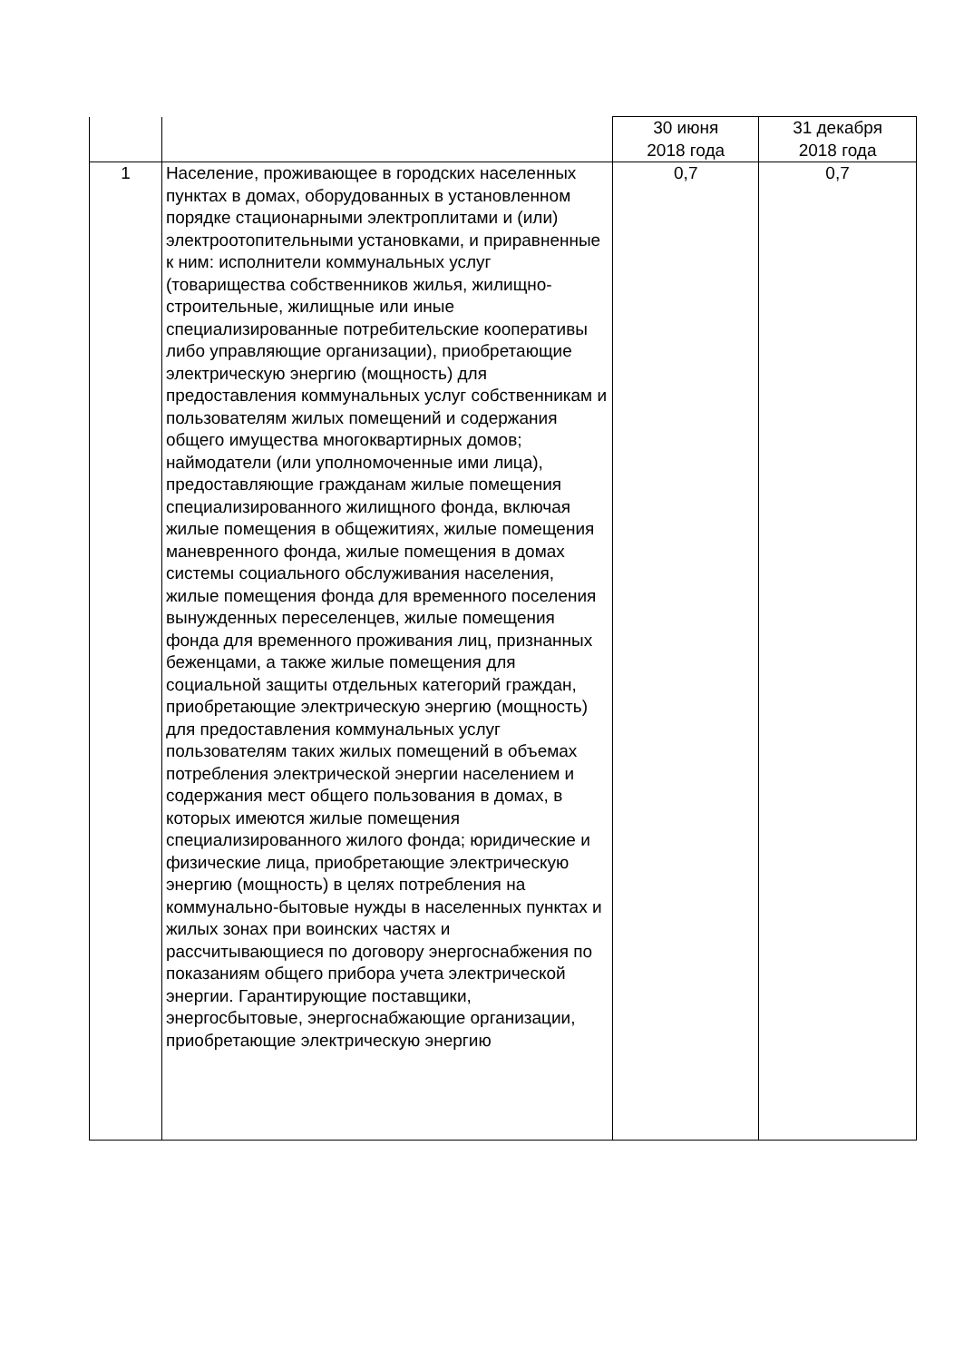| | | 30 июня 2018 года | 31 декабря 2018 года |
| 1 | Население, проживающее в городских населенных пунктах в домах, оборудованных в установленном порядке стационарными электроплитами и (или) электроотопительными установками, и приравненные к ним: исполнители коммунальных услуг (товарищества собственников жилья, жилищно-строительные, жилищные или иные специализированные потребительские кооперативы либо управляющие организации), приобретающие электрическую энергию (мощность) для предоставления коммунальных услуг собственникам и пользователям жилых помещений и содержания общего имущества многоквартирных домов; наймодатели (или уполномоченные ими лица), предоставляющие гражданам жилые помещения специализированного жилищного фонда, включая жилые помещения в общежитиях, жилые помещения маневренного фонда, жилые помещения в домах системы социального обслуживания населения, жилые помещения фонда для временного поселения вынужденных переселенцев, жилые помещения фонда для временного проживания лиц, признанных беженцами, а также жилые помещения для социальной защиты отдельных категорий граждан, приобретающие электрическую энергию (мощность) для предоставления коммунальных услуг пользователям таких жилых помещений в объемах потребления электрической энергии населением и содержания мест общего пользования в домах, в которых имеются жилые помещения специализированного жилого фонда; юридические и физические лица, приобретающие электрическую энергию (мощность) в целях потребления на коммунально-бытовые нужды в населенных пунктах и жилых зонах при воинских частях и рассчитывающиеся по договору энергоснабжения по показаниям общего прибора учета электрической энергии. Гарантирующие поставщики, энергосбытовые, энергоснабжающие организации, приобретающие электрическую энергию | 0,7 | 0,7 |